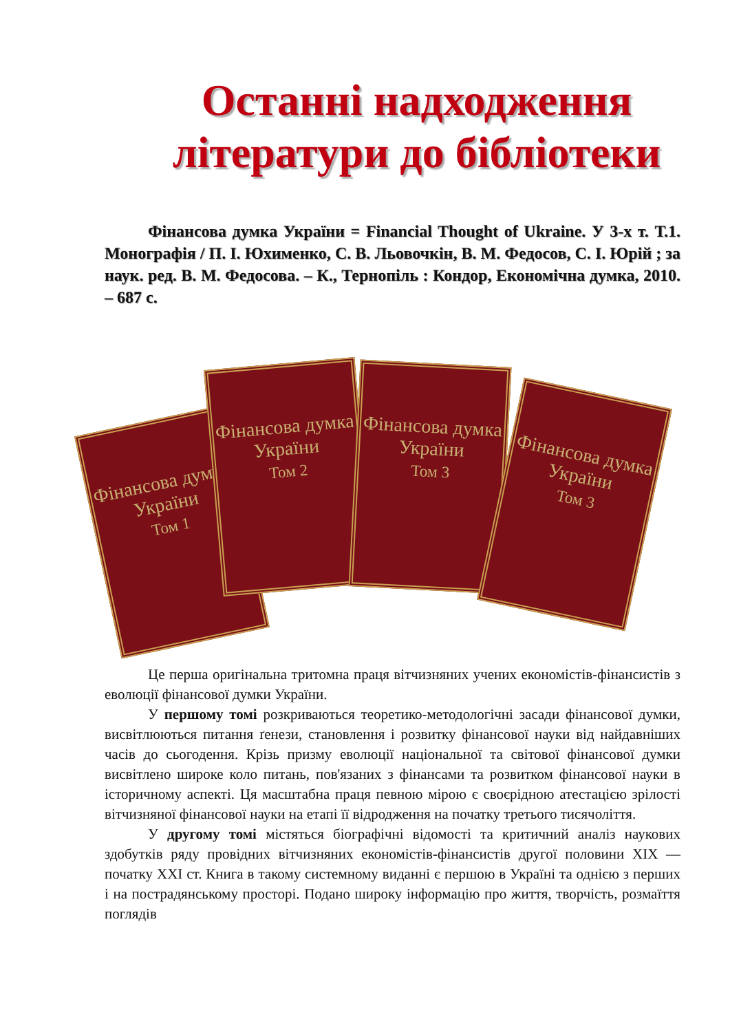Останні надходження
літератури до бібліотеки
Фінансова думка України = Financial Thought of Ukraine. У 3-х т. Т.1. Монографія / П. І. Юхименко, С. В. Льовочкін, В. М. Федосов, С. І. Юрій ; за наук. ред. В. М. Федосова. – К., Тернопіль : Кондор, Економічна думка, 2010. – 687 с.
Фінансова думка України
Том 1
Фінансова думка України
Том 2
Фінансова думка України
Том 3
Фінансова думка України
Том 3
Це перша оригінальна тритомна праця вітчизняних учених економістів-фінансистів з еволюції фінансової думки України.
У першому томі розкриваються теоретико-методологічні засади фінансової думки, висвітлюються питання ґенези, становлення і розвитку фінансової науки від найдавніших часів до сьогодення. Крізь призму еволюції національної та світової фінансової думки висвітлено широке коло питань, пов'язаних з фінансами та розвитком фінансової науки в історичному аспекті. Ця масштабна праця певною мірою є своєрідною атестацією зрілості вітчизняної фінансової науки на етапі її відродження на початку третього тисячоліття.
У другому томі містяться біографічні відомості та критичний аналіз наукових здобутків ряду провідних вітчизняних економістів-фінансистів другої половини XIX — початку XXI ст. Книга в такому системному виданні є першою в Україні та однією з перших і на пострадянському просторі. Подано широку інформацію про життя, творчість, розмаїття поглядів